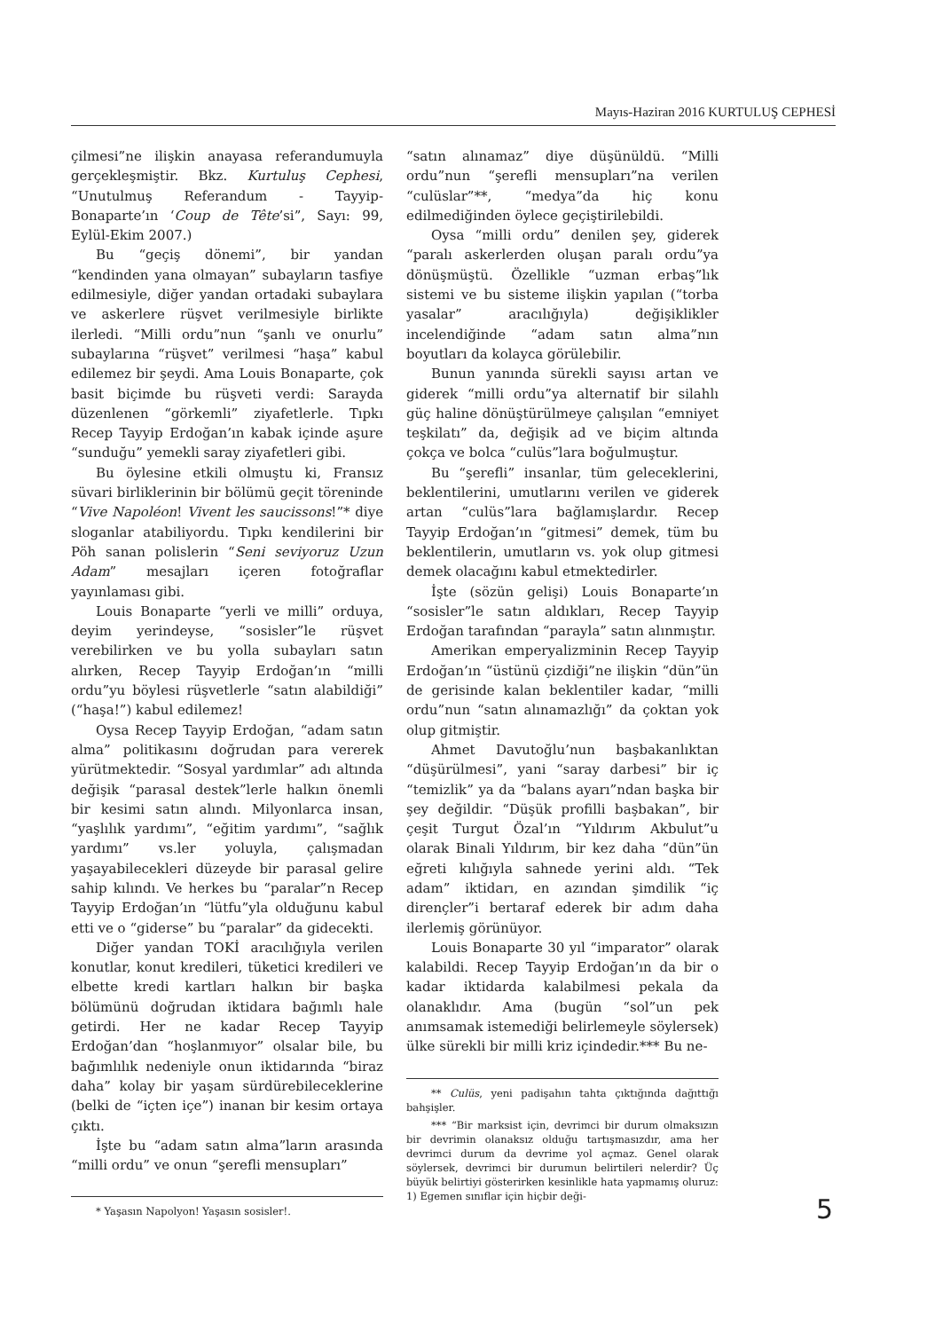Mayıs-Haziran 2016 KURTULUŞ CEPHESİ
çilmesi”ne ilişkin anayasa referandumuyla gerçekleşmiştir. Bkz. Kurtuluş Cephesi, “Unutulmuş Referandum - Tayyip-Bonaparte’ın ‘Coup de Tête’si”, Sayı: 99, Eylül-Ekim 2007.)
Bu “geçiş dönemi”, bir yandan “kendinden yana olmayan” subayların tasfiye edilmesiyle, diğer yandan ortadaki subaylara ve askerlere rüşvet verilmesiyle birlikte ilerledi. “Milli ordu”nun “şanlı ve onurlu” subaylarına “rüşvet” verilmesi “haşa” kabul edilemez bir şeydi. Ama Louis Bonaparte, çok basit biçimde bu rüşveti verdi: Sarayda düzenlenen “görkemli” ziyafetlerle. Tıpkı Recep Tayyip Erdoğan’ın kabak içinde aşure “sunduğu” yemekli saray ziyafetleri gibi.
Bu öylesine etkili olmuştu ki, Fransız süvari birliklerinin bir bölümü geçit töreninde “Vive Napoléon! Vivent les saucissons!”* diye sloganlar atabiliyordu. Tıpkı kendilerini bir Pöh sanan polislerin “Seni seviyoruz Uzun Adam” mesajları içeren fotoğraflar yayınlaması gibi.
Louis Bonaparte “yerli ve milli” orduya, deyim yerindeyse, “sosisler”le rüşvet verebilirken ve bu yolla subayları satın alırken, Recep Tayyip Erdoğan’ın “milli ordu”yu böylesi rüşvetlerle “satın alabildiği” (“haşa!”) kabul edilemez!
Oysa Recep Tayyip Erdoğan, “adam satın alma” politikasını doğrudan para vererek yürütmektedir. “Sosyal yardımlar” adı altında değişik “parasal destek”lerle halkın önemli bir kesimi satın alındı. Milyonlarca insan, “yaşlılık yardımı”, “eğitim yardımı”, “sağlık yardımı” vs.ler yoluyla, çalışmadan yaşayabilecekleri düzeyde bir parasal gelire sahip kılındı. Ve herkes bu “paralar”n Recep Tayyip Erdoğan’ın “lütfu”yla olduğunu kabul etti ve o “giderse” bu “paralar” da gidecekti.
Diğer yandan TOKİ aracılığıyla verilen konutlar, konut kredileri, tüketici kredileri ve elbette kredi kartları halkın bir başka bölümünü doğrudan iktidara bağımlı hale getirdi. Her ne kadar Recep Tayyip Erdoğan’dan “hoşlanmıyor” olsalar bile, bu bağımlılık nedeniyle onun iktidarında “biraz daha” kolay bir yaşam sürdürebileceklerine (belki de “içten içe”) inanan bir kesim ortaya çıktı.
İşte bu “adam satın alma”ların arasında “milli ordu” ve onun “şerefli mensupları”
* Yaşasın Napolyon! Yaşasın sosisler!.
“satın alınamaz” diye düşünüldü. “Milli ordu”nun “şerefli mensupları”na verilen “culüslar”**, “medya”da hiç konu edilmediğinden öylece geçiştirilebildi.
Oysa “milli ordu” denilen şey, giderek “paralı askerlerden oluşan paralı ordu”ya dönüşmüştü. Özellikle “uzman erbaş”lık sistemi ve bu sisteme ilişkin yapılan (“torba yasalar” aracılığıyla) değişiklikler incelendiğinde “adam satın alma”nın boyutları da kolayca görülebilir.
Bunun yanında sürekli sayısı artan ve giderek “milli ordu”ya alternatif bir silahlı güç haline dönüştürülmeye çalışılan “emniyet teşkilatı” da, değişik ad ve biçim altında çokça ve bolca “culüs”lara boğulmuştur.
Bu “şerefli” insanlar, tüm geleceklerini, beklentilerini, umutlarını verilen ve giderek artan “culüs”lara bağlamışlardır. Recep Tayyip Erdoğan’ın “gitmesi” demek, tüm bu beklentilerin, umutların vs. yok olup gitmesi demek olacağını kabul etmektedirler.
İşte (sözün gelişi) Louis Bonaparte’ın “sosisler”le satın aldıkları, Recep Tayyip Erdoğan tarafından “parayla” satın alınmıştır.
Amerikan emperyalizminin Recep Tayyip Erdoğan’ın “üstünü çizdiği”ne ilişkin “dün”ün de gerisinde kalan beklentiler kadar, “milli ordu”nun “satın alınamazlığı” da çoktan yok olup gitmiştir.
Ahmet Davutoğlu’nun başbakanlıktan “düşürülmesi”, yani “saray darbesi” bir iç “temizlik” ya da “balans ayarı”ndan başka bir şey değildir. “Düşük profilli başbakan”, bir çeşit Turgut Özal’ın “Yıldırım Akbulut”u olarak Binali Yıldırım, bir kez daha “dün”ün eğreti kılığıyla sahnede yerini aldı. “Tek adam” iktidarı, en azından şimdilik “iç dirençler”i bertaraf ederek bir adım daha ilerlemiş görünüyor.
Louis Bonaparte 30 yıl “imparator” olarak kalabildi. Recep Tayyip Erdoğan’ın da bir o kadar iktidarda kalabilmesi pekala da olanaklıdır. Ama (bugün “sol”un pek anımsamak istemediği belirlemeyle söylersek) ülke sürekli bir milli kriz içindedir.*** Bu ne-
** Culüs, yeni padişahın tahta çıktığında dağıttığı bahşişler.
*** “Bir marksist için, devrimci bir durum olmaksızın bir devrimin olanaksız olduğu tartışmasızdır, ama her devrimci durum da devrime yol açmaz. Genel olarak söylersek, devrimci bir durumun belirtileri nelerdir? Üç büyük belirtiyi gösterirken kesinlikle hata yapmamış oluruz: 1) Egemen sınıflar için hiçbir deği-
5